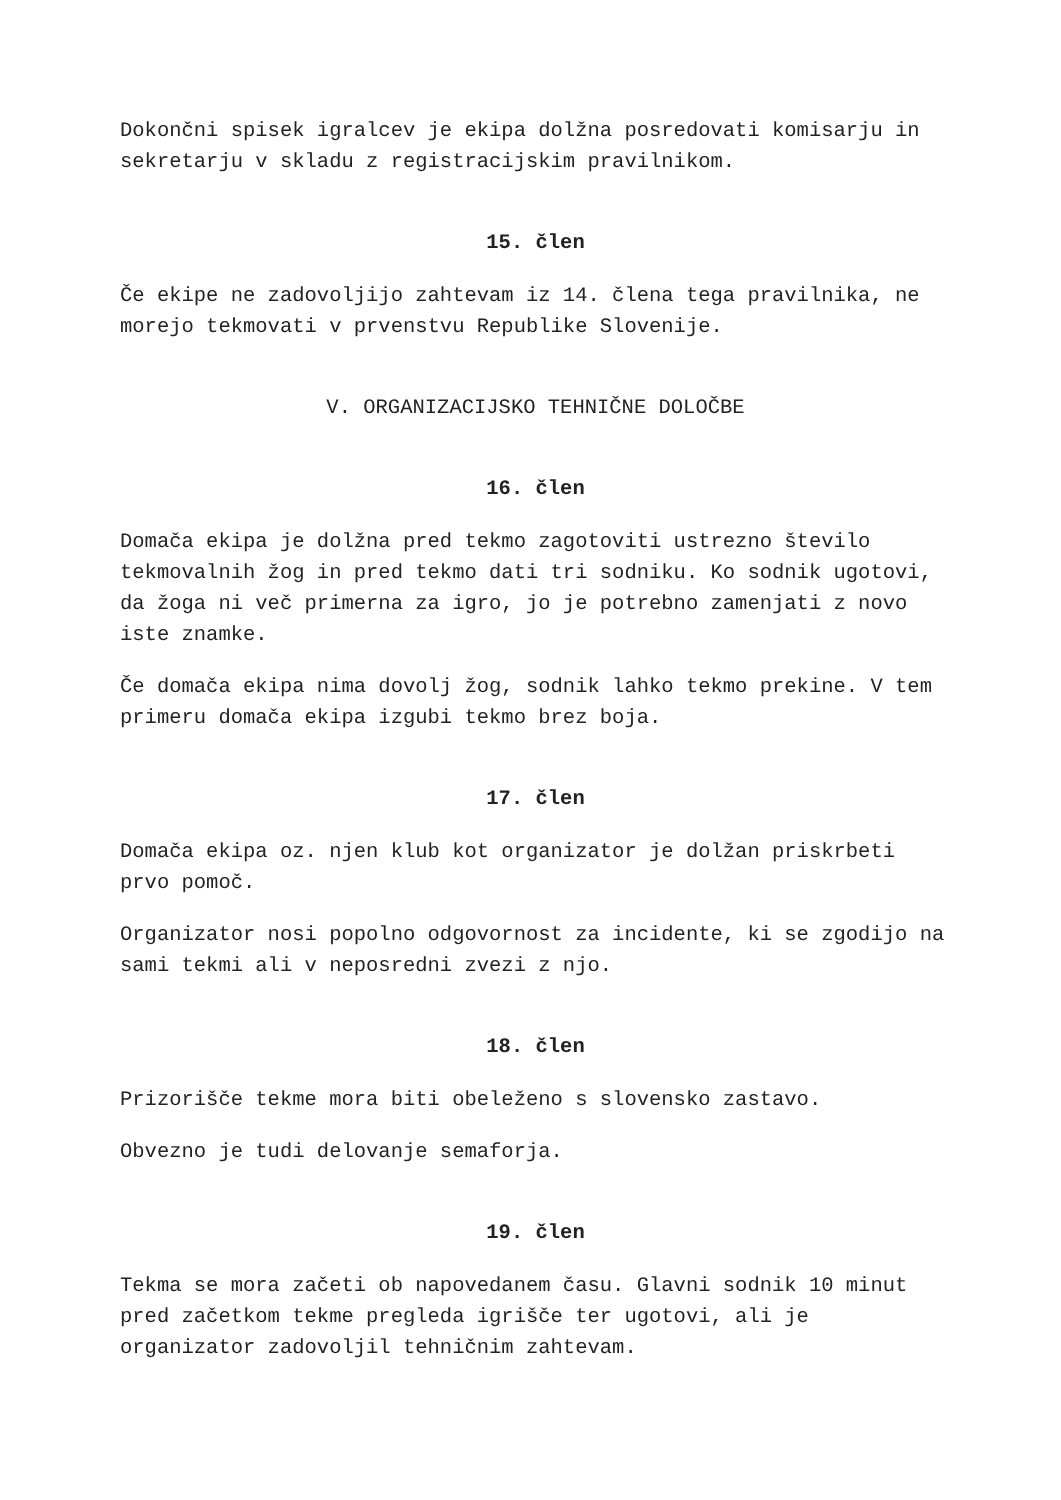Dokončni spisek igralcev je ekipa dolžna posredovati komisarju in sekretarju v skladu z registracijskim pravilnikom.
15. člen
Če ekipe ne zadovoljijo zahtevam iz 14. člena tega pravilnika, ne morejo tekmovati v prvenstvu Republike Slovenije.
V. ORGANIZACIJSKO TEHNIČNE DOLOČBE
16. člen
Domača ekipa je dolžna pred tekmo zagotoviti ustrezno število tekmovalnih žog in pred tekmo dati tri sodniku. Ko sodnik ugotovi, da žoga ni več primerna za igro, jo je potrebno zamenjati z novo iste znamke.
Če domača ekipa nima dovolj žog, sodnik lahko tekmo prekine. V tem primeru domača ekipa izgubi tekmo brez boja.
17. člen
Domača ekipa oz. njen klub kot organizator je dolžan priskrbeti prvo pomoč.
Organizator nosi popolno odgovornost za incidente, ki se zgodijo na sami tekmi ali v neposredni zvezi z njo.
18. člen
Prizorišče tekme mora biti obeleženo s slovensko zastavo.
Obvezno je tudi delovanje semaforja.
19. člen
Tekma se mora začeti ob napovedanem času. Glavni sodnik 10 minut pred začetkom tekme pregleda igrišče ter ugotovi, ali je organizator zadovoljil tehničnim zahtevam.